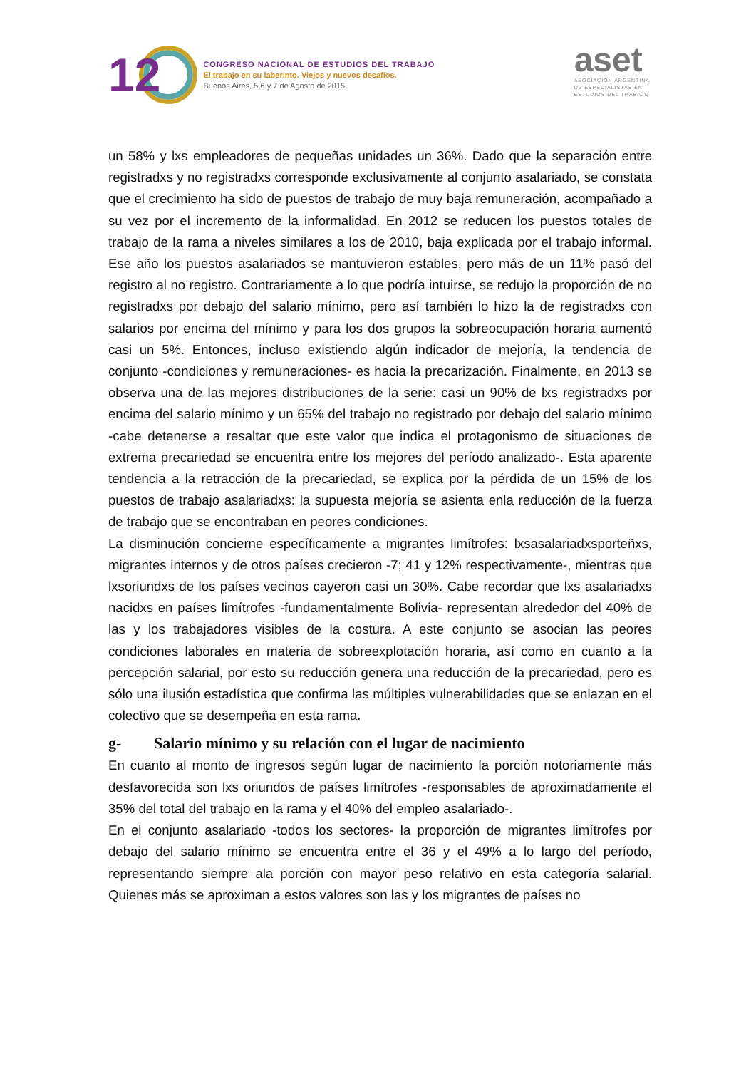12
CONGRESO NACIONAL DE ESTUDIOS DEL TRABAJO
El trabajo en su laberinto. Viejos y nuevos desafíos.
Buenos Aires, 5,6 y 7 de Agosto de 2015.
aset
ASOCIACIÓN ARGENTINA
DE ESPECIALISTAS EN
ESTUDIOS DEL TRABAJO
un 58% y lxs empleadores de pequeñas unidades un 36%. Dado que la separación entre registradxs y no registradxs corresponde exclusivamente al conjunto asalariado, se constata que el crecimiento ha sido de puestos de trabajo de muy baja remuneración, acompañado a su vez por el incremento de la informalidad. En 2012 se reducen los puestos totales de trabajo de la rama a niveles similares a los de 2010, baja explicada por el trabajo informal. Ese año los puestos asalariados se mantuvieron estables, pero más de un 11% pasó del registro al no registro. Contrariamente a lo que podría intuirse, se redujo la proporción de no registradxs por debajo del salario mínimo, pero así también lo hizo la de registradxs con salarios por encima del mínimo y para los dos grupos la sobreocupación horaria aumentó casi un 5%. Entonces, incluso existiendo algún indicador de mejoría, la tendencia de conjunto -condiciones y remuneraciones- es hacia la precarización. Finalmente, en 2013 se observa una de las mejores distribuciones de la serie: casi un 90% de lxs registradxs por encima del salario mínimo y un 65% del trabajo no registrado por debajo del salario mínimo -cabe detenerse a resaltar que este valor que indica el protagonismo de situaciones de extrema precariedad se encuentra entre los mejores del período analizado-. Esta aparente tendencia a la retracción de la precariedad, se explica por la pérdida de un 15% de los puestos de trabajo asalariadxs: la supuesta mejoría se asienta enla reducción de la fuerza de trabajo que se encontraban en peores condiciones.
La disminución concierne específicamente a migrantes limítrofes: lxsasalariadxsporteñxs, migrantes internos y de otros países crecieron -7; 41 y 12% respectivamente-, mientras que lxsoriundxs de los países vecinos cayeron casi un 30%. Cabe recordar que lxs asalariadxs nacidxs en países limítrofes -fundamentalmente Bolivia- representan alrededor del 40% de las y los trabajadores visibles de la costura. A este conjunto se asocian las peores condiciones laborales en materia de sobreexplotación horaria, así como en cuanto a la percepción salarial, por esto su reducción genera una reducción de la precariedad, pero es sólo una ilusión estadística que confirma las múltiples vulnerabilidades que se enlazan en el colectivo que se desempeña en esta rama.
g- Salario mínimo y su relación con el lugar de nacimiento
En cuanto al monto de ingresos según lugar de nacimiento la porción notoriamente más desfavorecida son lxs oriundos de países limítrofes -responsables de aproximadamente el 35% del total del trabajo en la rama y el 40% del empleo asalariado-.
En el conjunto asalariado -todos los sectores- la proporción de migrantes limítrofes por debajo del salario mínimo se encuentra entre el 36 y el 49% a lo largo del período, representando siempre ala porción con mayor peso relativo en esta categoría salarial. Quienes más se aproximan a estos valores son las y los migrantes de países no